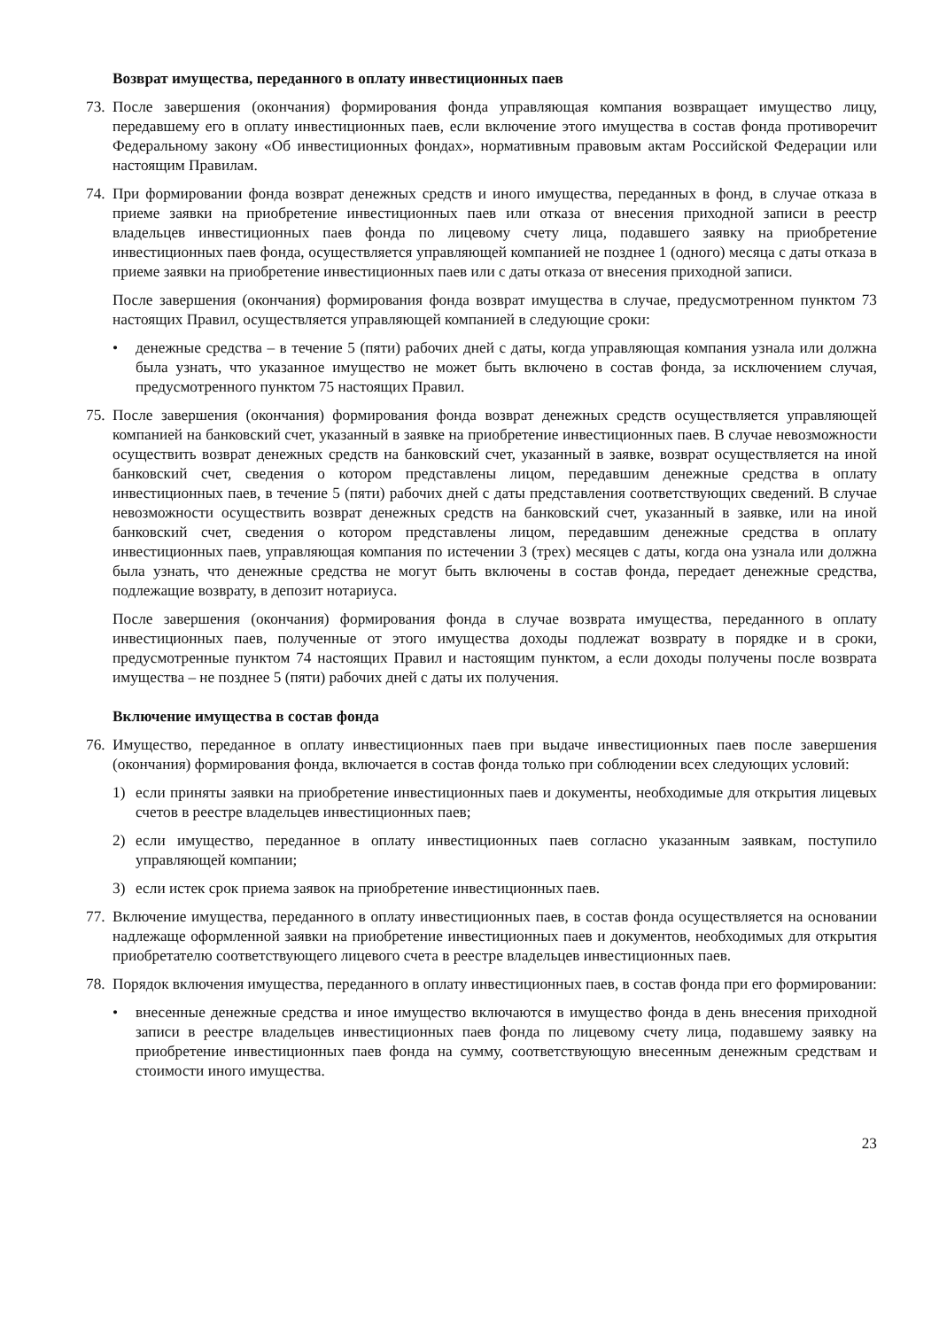Возврат имущества, переданного в оплату инвестиционных паев
73.
После завершения (окончания) формирования фонда управляющая компания возвращает имущество лицу, передавшему его в оплату инвестиционных паев, если включение этого имущества в состав фонда противоречит Федеральному закону «Об инвестиционных фондах», нормативным правовым актам Российской Федерации или настоящим Правилам.
74.
При формировании фонда возврат денежных средств и иного имущества, переданных в фонд, в случае отказа в приеме заявки на приобретение инвестиционных паев или отказа от внесения приходной записи в реестр владельцев инвестиционных паев фонда по лицевому счету лица, подавшего заявку на приобретение инвестиционных паев фонда, осуществляется управляющей компанией не позднее 1 (одного) месяца с даты отказа в приеме заявки на приобретение инвестиционных паев или с даты отказа от внесения приходной записи.
После завершения (окончания) формирования фонда возврат имущества в случае, предусмотренном пунктом 73 настоящих Правил, осуществляется управляющей компанией в следующие сроки:
• денежные средства – в течение 5 (пяти) рабочих дней с даты, когда управляющая компания узнала или должна была узнать, что указанное имущество не может быть включено в состав фонда, за исключением случая, предусмотренного пунктом 75 настоящих Правил.
75.
После завершения (окончания) формирования фонда возврат денежных средств осуществляется управляющей компанией на банковский счет, указанный в заявке на приобретение инвестиционных паев. В случае невозможности осуществить возврат денежных средств на банковский счет, указанный в заявке, возврат осуществляется на иной банковский счет, сведения о котором представлены лицом, передавшим денежные средства в оплату инвестиционных паев, в течение 5 (пяти) рабочих дней с даты представления соответствующих сведений. В случае невозможности осуществить возврат денежных средств на банковский счет, указанный в заявке, или на иной банковский счет, сведения о котором представлены лицом, передавшим денежные средства в оплату инвестиционных паев, управляющая компания по истечении 3 (трех) месяцев с даты, когда она узнала или должна была узнать, что денежные средства не могут быть включены в состав фонда, передает денежные средства, подлежащие возврату, в депозит нотариуса.
После завершения (окончания) формирования фонда в случае возврата имущества, переданного в оплату инвестиционных паев, полученные от этого имущества доходы подлежат возврату в порядке и в сроки, предусмотренные пунктом 74 настоящих Правил и настоящим пунктом, а если доходы получены после возврата имущества – не позднее 5 (пяти) рабочих дней с даты их получения.
Включение имущества в состав фонда
76.
Имущество, переданное в оплату инвестиционных паев при выдаче инвестиционных паев после завершения (окончания) формирования фонда, включается в состав фонда только при соблюдении всех следующих условий:
1) если приняты заявки на приобретение инвестиционных паев и документы, необходимые для открытия лицевых счетов в реестре владельцев инвестиционных паев;
2) если имущество, переданное в оплату инвестиционных паев согласно указанным заявкам, поступило управляющей компании;
3) если истек срок приема заявок на приобретение инвестиционных паев.
77.
Включение имущества, переданного в оплату инвестиционных паев, в состав фонда осуществляется на основании надлежаще оформленной заявки на приобретение инвестиционных паев и документов, необходимых для открытия приобретателю соответствующего лицевого счета в реестре владельцев инвестиционных паев.
78.
Порядок включения имущества, переданного в оплату инвестиционных паев, в состав фонда при его формировании:
• внесенные денежные средства и иное имущество включаются в имущество фонда в день внесения приходной записи в реестре владельцев инвестиционных паев фонда по лицевому счету лица, подавшему заявку на приобретение инвестиционных паев фонда на сумму, соответствующую внесенным денежным средствам и стоимости иного имущества.
23